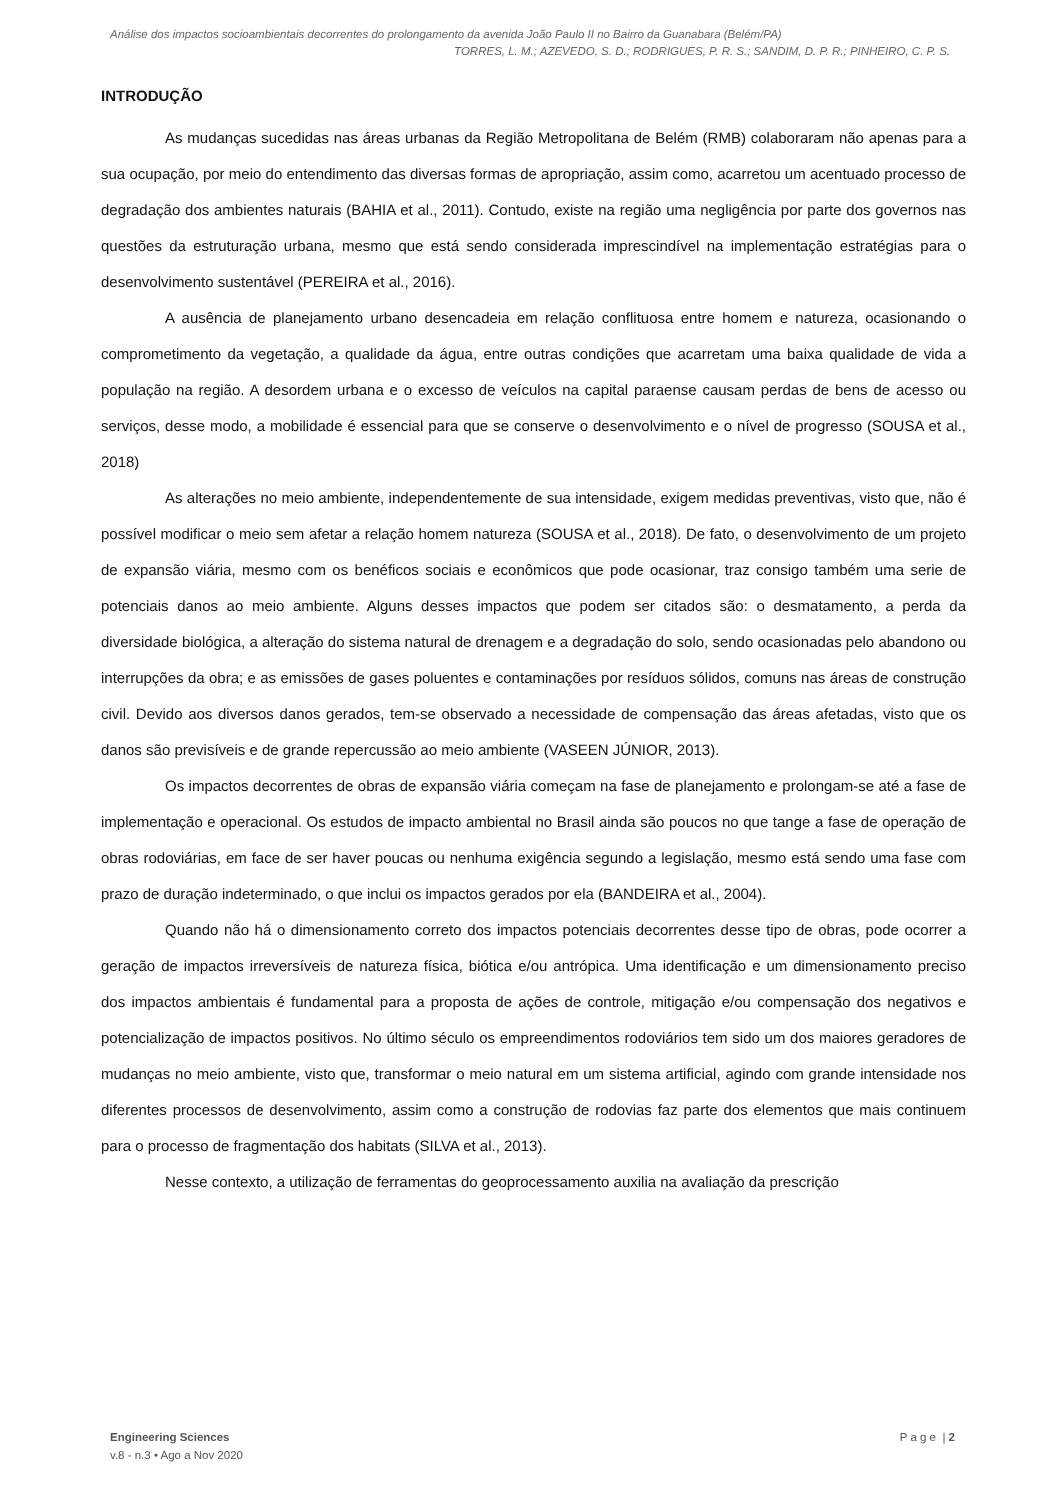Análise dos impactos socioambientais decorrentes do prolongamento da avenida João Paulo II no Bairro da Guanabara (Belém/PA)
TORRES, L. M.; AZEVEDO, S. D.; RODRIGUES, P. R. S.; SANDIM, D. P. R.; PINHEIRO, C. P. S.
INTRODUÇÃO
As mudanças sucedidas nas áreas urbanas da Região Metropolitana de Belém (RMB) colaboraram não apenas para a sua ocupação, por meio do entendimento das diversas formas de apropriação, assim como, acarretou um acentuado processo de degradação dos ambientes naturais (BAHIA et al., 2011). Contudo, existe na região uma negligência por parte dos governos nas questões da estruturação urbana, mesmo que está sendo considerada imprescindível na implementação estratégias para o desenvolvimento sustentável (PEREIRA et al., 2016).
A ausência de planejamento urbano desencadeia em relação conflituosa entre homem e natureza, ocasionando o comprometimento da vegetação, a qualidade da água, entre outras condições que acarretam uma baixa qualidade de vida a população na região. A desordem urbana e o excesso de veículos na capital paraense causam perdas de bens de acesso ou serviços, desse modo, a mobilidade é essencial para que se conserve o desenvolvimento e o nível de progresso (SOUSA et al., 2018)
As alterações no meio ambiente, independentemente de sua intensidade, exigem medidas preventivas, visto que, não é possível modificar o meio sem afetar a relação homem natureza (SOUSA et al., 2018). De fato, o desenvolvimento de um projeto de expansão viária, mesmo com os benéficos sociais e econômicos que pode ocasionar, traz consigo também uma serie de potenciais danos ao meio ambiente. Alguns desses impactos que podem ser citados são: o desmatamento, a perda da diversidade biológica, a alteração do sistema natural de drenagem e a degradação do solo, sendo ocasionadas pelo abandono ou interrupções da obra; e as emissões de gases poluentes e contaminações por resíduos sólidos, comuns nas áreas de construção civil. Devido aos diversos danos gerados, tem-se observado a necessidade de compensação das áreas afetadas, visto que os danos são previsíveis e de grande repercussão ao meio ambiente (VASEEN JÚNIOR, 2013).
Os impactos decorrentes de obras de expansão viária começam na fase de planejamento e prolongam-se até a fase de implementação e operacional. Os estudos de impacto ambiental no Brasil ainda são poucos no que tange a fase de operação de obras rodoviárias, em face de ser haver poucas ou nenhuma exigência segundo a legislação, mesmo está sendo uma fase com prazo de duração indeterminado, o que inclui os impactos gerados por ela (BANDEIRA et al., 2004).
Quando não há o dimensionamento correto dos impactos potenciais decorrentes desse tipo de obras, pode ocorrer a geração de impactos irreversíveis de natureza física, biótica e/ou antrópica. Uma identificação e um dimensionamento preciso dos impactos ambientais é fundamental para a proposta de ações de controle, mitigação e/ou compensação dos negativos e potencialização de impactos positivos. No último século os empreendimentos rodoviários tem sido um dos maiores geradores de mudanças no meio ambiente, visto que, transformar o meio natural em um sistema artificial, agindo com grande intensidade nos diferentes processos de desenvolvimento, assim como a construção de rodovias faz parte dos elementos que mais continuem para o processo de fragmentação dos habitats (SILVA et al., 2013).
Nesse contexto, a utilização de ferramentas do geoprocessamento auxilia na avaliação da prescrição
Engineering Sciences
v.8 - n.3 • Ago a Nov 2020
P a g e | 2